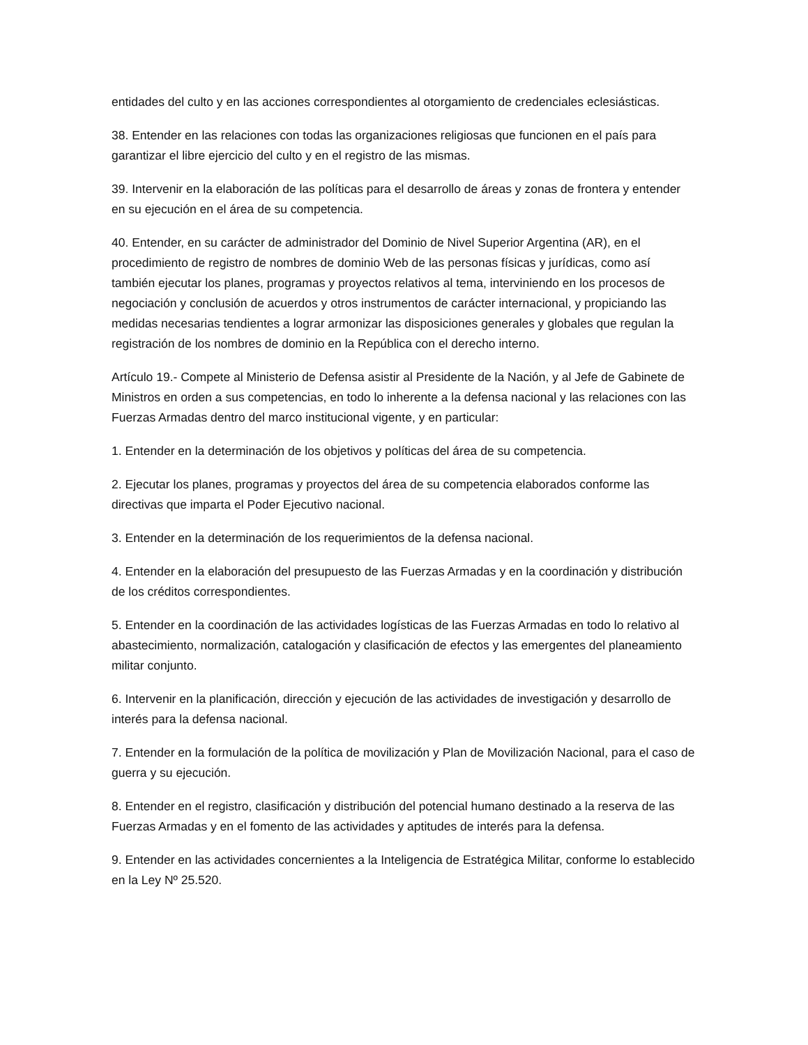entidades del culto y en las acciones correspondientes al otorgamiento de credenciales eclesiásticas.
38. Entender en las relaciones con todas las organizaciones religiosas que funcionen en el país para garantizar el libre ejercicio del culto y en el registro de las mismas.
39. Intervenir en la elaboración de las políticas para el desarrollo de áreas y zonas de frontera y entender en su ejecución en el área de su competencia.
40. Entender, en su carácter de administrador del Dominio de Nivel Superior Argentina (AR), en el procedimiento de registro de nombres de dominio Web de las personas físicas y jurídicas, como así también ejecutar los planes, programas y proyectos relativos al tema, interviniendo en los procesos de negociación y conclusión de acuerdos y otros instrumentos de carácter internacional, y propiciando las medidas necesarias tendientes a lograr armonizar las disposiciones generales y globales que regulan la registración de los nombres de dominio en la República con el derecho interno.
Artículo 19.- Compete al Ministerio de Defensa asistir al Presidente de la Nación, y al Jefe de Gabinete de Ministros en orden a sus competencias, en todo lo inherente a la defensa nacional y las relaciones con las Fuerzas Armadas dentro del marco institucional vigente, y en particular:
1. Entender en la determinación de los objetivos y políticas del área de su competencia.
2. Ejecutar los planes, programas y proyectos del área de su competencia elaborados conforme las directivas que imparta el Poder Ejecutivo nacional.
3. Entender en la determinación de los requerimientos de la defensa nacional.
4. Entender en la elaboración del presupuesto de las Fuerzas Armadas y en la coordinación y distribución de los créditos correspondientes.
5. Entender en la coordinación de las actividades logísticas de las Fuerzas Armadas en todo lo relativo al abastecimiento, normalización, catalogación y clasificación de efectos y las emergentes del planeamiento militar conjunto.
6. Intervenir en la planificación, dirección y ejecución de las actividades de investigación y desarrollo de interés para la defensa nacional.
7. Entender en la formulación de la política de movilización y Plan de Movilización Nacional, para el caso de guerra y su ejecución.
8. Entender en el registro, clasificación y distribución del potencial humano destinado a la reserva de las Fuerzas Armadas y en el fomento de las actividades y aptitudes de interés para la defensa.
9. Entender en las actividades concernientes a la Inteligencia de Estratégica Militar, conforme lo establecido en la Ley Nº 25.520.